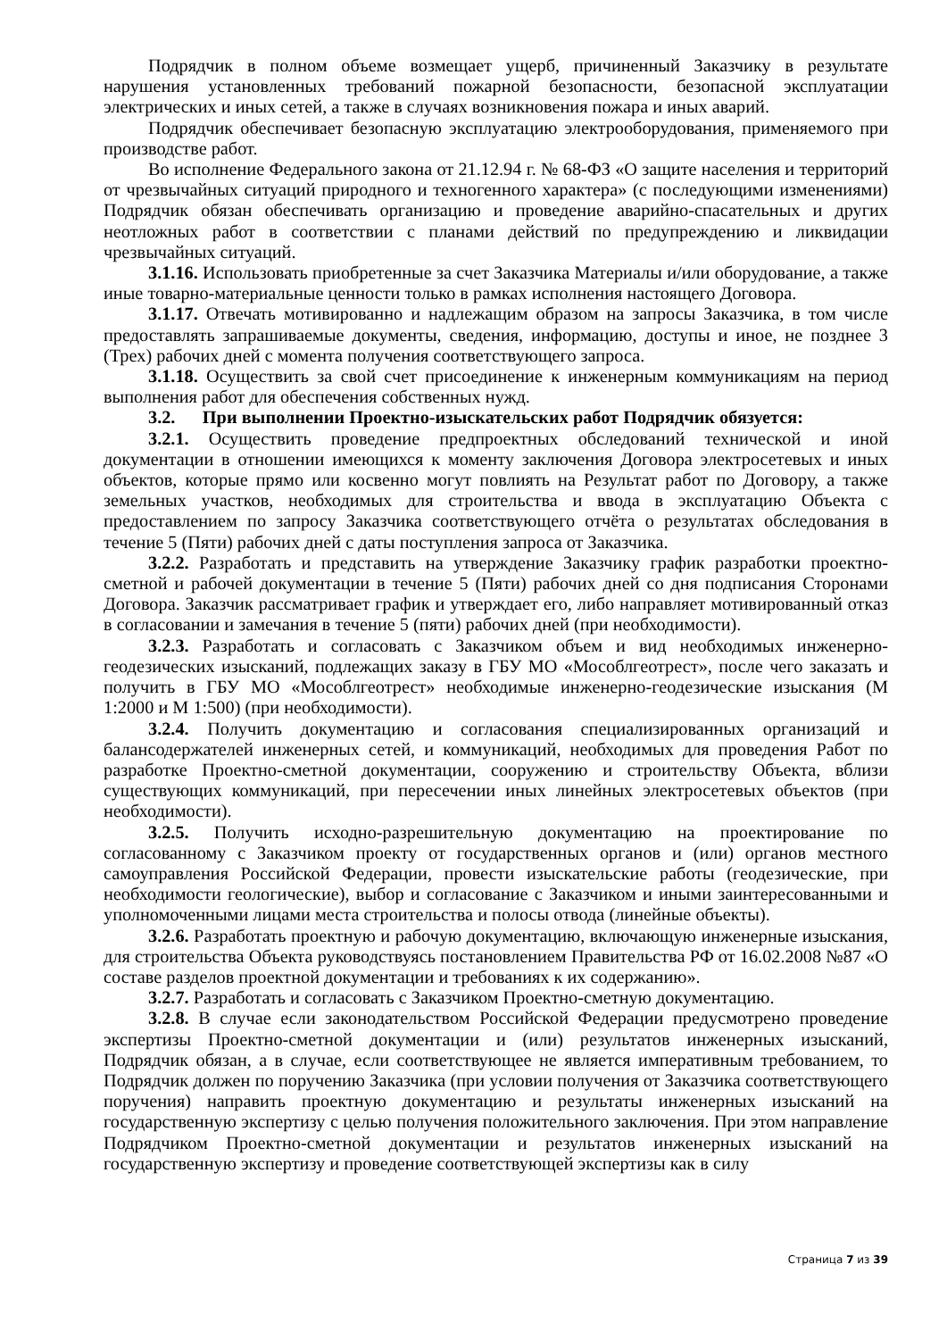Подрядчик в полном объеме возмещает ущерб, причиненный Заказчику в результате нарушения установленных требований пожарной безопасности, безопасной эксплуатации электрических и иных сетей, а также в случаях возникновения пожара и иных аварий.
Подрядчик обеспечивает безопасную эксплуатацию электрооборудования, применяемого при производстве работ.
Во исполнение Федерального закона от 21.12.94 г. № 68-ФЗ «О защите населения и территорий от чрезвычайных ситуаций природного и техногенного характера» (с последующими изменениями) Подрядчик обязан обеспечивать организацию и проведение аварийно-спасательных и других неотложных работ в соответствии с планами действий по предупреждению и ликвидации чрезвычайных ситуаций.
3.1.16. Использовать приобретенные за счет Заказчика Материалы и/или оборудование, а также иные товарно-материальные ценности только в рамках исполнения настоящего Договора.
3.1.17. Отвечать мотивированно и надлежащим образом на запросы Заказчика, в том числе предоставлять запрашиваемые документы, сведения, информацию, доступы и иное, не позднее 3 (Трех) рабочих дней с момента получения соответствующего запроса.
3.1.18. Осуществить за свой счет присоединение к инженерным коммуникациям на период выполнения работ для обеспечения собственных нужд.
3.2. При выполнении Проектно-изыскательских работ Подрядчик обязуется:
3.2.1. Осуществить проведение предпроектных обследований технической и иной документации в отношении имеющихся к моменту заключения Договора электросетевых и иных объектов, которые прямо или косвенно могут повлиять на Результат работ по Договору, а также земельных участков, необходимых для строительства и ввода в эксплуатацию Объекта с предоставлением по запросу Заказчика соответствующего отчёта о результатах обследования в течение 5 (Пяти) рабочих дней с даты поступления запроса от Заказчика.
3.2.2. Разработать и представить на утверждение Заказчику график разработки проектно-сметной и рабочей документации в течение 5 (Пяти) рабочих дней со дня подписания Сторонами Договора. Заказчик рассматривает график и утверждает его, либо направляет мотивированный отказ в согласовании и замечания в течение 5 (пяти) рабочих дней (при необходимости).
3.2.3. Разработать и согласовать с Заказчиком объем и вид необходимых инженерно-геодезических изысканий, подлежащих заказу в ГБУ МО «Мособлгеотрест», после чего заказать и получить в ГБУ МО «Мособлгеотрест» необходимые инженерно-геодезические изыскания (М 1:2000 и М 1:500) (при необходимости).
3.2.4. Получить документацию и согласования специализированных организаций и балансодержателей инженерных сетей, и коммуникаций, необходимых для проведения Работ по разработке Проектно-сметной документации, сооружению и строительству Объекта, вблизи существующих коммуникаций, при пересечении иных линейных электросетевых объектов (при необходимости).
3.2.5. Получить исходно-разрешительную документацию на проектирование по согласованному с Заказчиком проекту от государственных органов и (или) органов местного самоуправления Российской Федерации, провести изыскательские работы (геодезические, при необходимости геологические), выбор и согласование с Заказчиком и иными заинтересованными и уполномоченными лицами места строительства и полосы отвода (линейные объекты).
3.2.6. Разработать проектную и рабочую документацию, включающую инженерные изыскания, для строительства Объекта руководствуясь постановлением Правительства РФ от 16.02.2008 №87 «О составе разделов проектной документации и требованиях к их содержанию».
3.2.7. Разработать и согласовать с Заказчиком Проектно-сметную документацию.
3.2.8. В случае если законодательством Российской Федерации предусмотрено проведение экспертизы Проектно-сметной документации и (или) результатов инженерных изысканий, Подрядчик обязан, а в случае, если соответствующее не является императивным требованием, то Подрядчик должен по поручению Заказчика (при условии получения от Заказчика соответствующего поручения) направить проектную документацию и результаты инженерных изысканий на государственную экспертизу с целью получения положительного заключения. При этом направление Подрядчиком Проектно-сметной документации и результатов инженерных изысканий на государственную экспертизу и проведение соответствующей экспертизы как в силу
Страница 7 из 39